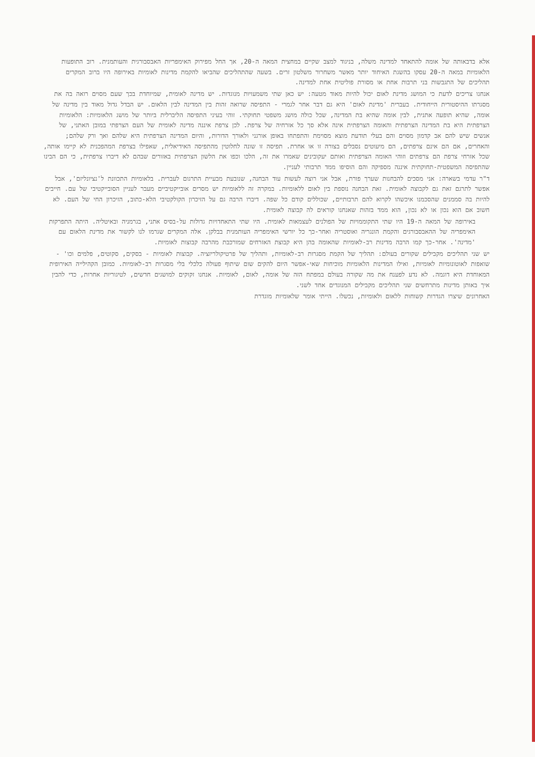אלא בדבאותה של אומה להתאחד למדינה משלה, בניגוד למצב שקיים במחצית המאה ה-20, אך החל מפירוק האימפריות האבסבורגית והעותמנית. רוב התופעות הלאומיות במאה ה-20 עסקו בהשגת האיחוד יותר מאשר משחרור משלטון זרים. בשעה שהתהליכים שהביאו להקמת מדינות לאומיות באירופה היו ברוב המקרים תהליכים של התגבשות בני תרבות אחת או מסורת פוליטית אחת למדינה.
אנחנו צריכים לדעת כי המושג מדינת לאום יכול להיות מאוד מטעה: יש כאן שתי משמעויות מנוגדות. יש מדינה לאומית, שמיוחדת בכך שעם מסוים רואה בה את מסגרתו ההיסטורית הייחודית. בעברית 'מדינת לאום' היא גם דבר אחר לגמרי - התפיסה שרואה זהות בין המדינה לבין הלאום. יש הבדל גדול מאוד בין מדינה של אומה, שהיא תופעה אתנית, לבין אומה שהיא בת המדינה, שכל כולה מושג משפטי תחוקתי. זוהי בעיני התפיסה הליברלית ביותר של מושג הלאומיות: הלאומיות הצרפתית היא בת המדינה הצרפתית והאומה הצרפתית אינה אלא סך כל אזרחיה של צרפת. לכן צרפת איננה מדינה לאומית של העם הצרפתי במובן האתני, של אנשים שיש להם אב קדמון מסוים והם בעלי תודעת מוצא מסוימת והתפתחו באופן אורגני ולאורך הדורות, והיום המדינה הצרפתית היא שלהם ואך ורק שלהם; והאחרים, אם הם אינם צרפתים, הם מיעוטים נסבלים בצורה זו או אחרת. תפיסה זו שונה לחלוטין מהתפיסה האידיאלית, שאפילו בצרפת המהפכנית לא קיימו אותה, שכל אזרחי צרפת הם צרפתים וזוהי האומה הצרפתית ואותם יעקובינים שאמרו את זה, הלכו וכפו את הלשון הצרפתית באזורים שבהם לא דיברו צרפתית, כי הם הבינו שהתפיסה המשפטית-תחוקתית איננה מספיקה והם הוסיפו ממד תרבותי לעניין.
ד"ר עדמי בשארה: אני מסכים להבחנות שערך פורת, אבל אני רוצה לעשות עוד הבחנה, שנובעת מבעיית התרגום לעברית. בלאומיות התכוונת ל'נציונליזם', אבל אפשר לתרגם זאת גם לקבוצה לאומית. זאת הבחנה נוספת בין לאום ללאומיות. במקרה זה ללאומיות יש מסרים אובייקטיביים מעבר לעניין הסובייקטיבי של עם. חייבים להיות בה סממנים שהסכמנו איכשהו לקרוא להם תרבותיים, שכוללים קודם כל שפה. דיברו הרבה גם על הזיכרון הקולקטיבי הלא-כתוב, הזיכרון החי של העם. לא חשוב אם הוא נכון או לא נכון, הוא ממד בזהות שאנחנו קוראים לה קבוצה לאומית.
באירופה של המאה ה-19 היו שתי התקוממויות של הפולנים לעצמאות לאומית. היו שתי התאחדויות גדולות על-בסיס אתני, בגרמניה ובאיטליה. היתה התפרקות האימפריה של ההאבסבורגים והקמת הונגריה ואוסטריה ואחר-כך כל יורשי האימפריה העותמנית בבלקן. אלה המקרים שגרמו לנו לקשור את מדינת הלאום עם 'מדינה'. אחר-כך קמו הרבה מדינות רב-לאומיות שהאומה בהן היא קבוצת האזרחים שמורכבת מהרבה קבוצות לאומיות.
יש שני תהליכים מקבילים שקורים בעולם: תהליך של הקמת מסגרות רב-לאומיות, ותהליך של פרטיקולריזציה. קבוצות לאומיות - בסקים, סקוטים, פלמים וכו' - שואפות לאוטונומיות לאומיות, ואילו המדינות הלאומיות מוכיחות שאי-אפשר היום להקים שום שיתוף פעולה כלכלי בלי מסגרות רב-לאומיות. כמובן הקהילייה האירופית המאוחדת היא דוגמה. לא נדע לפענח את מה שקורה בעולם במפתח הזה של אומה, לאום, לאומיות. אנחנו זקוקים למושגים חדשים, לטיגוריות אחרות, כדי להבין איך באותן מדינות מתרחשים שני תהליכים מקבילים המנוגדים אחד לשני.
האחרונים שיצרו הגדרות קשוחות ללאום ולאומיות, נכשלו. הייתי אומר שלאומיות מוגדרת